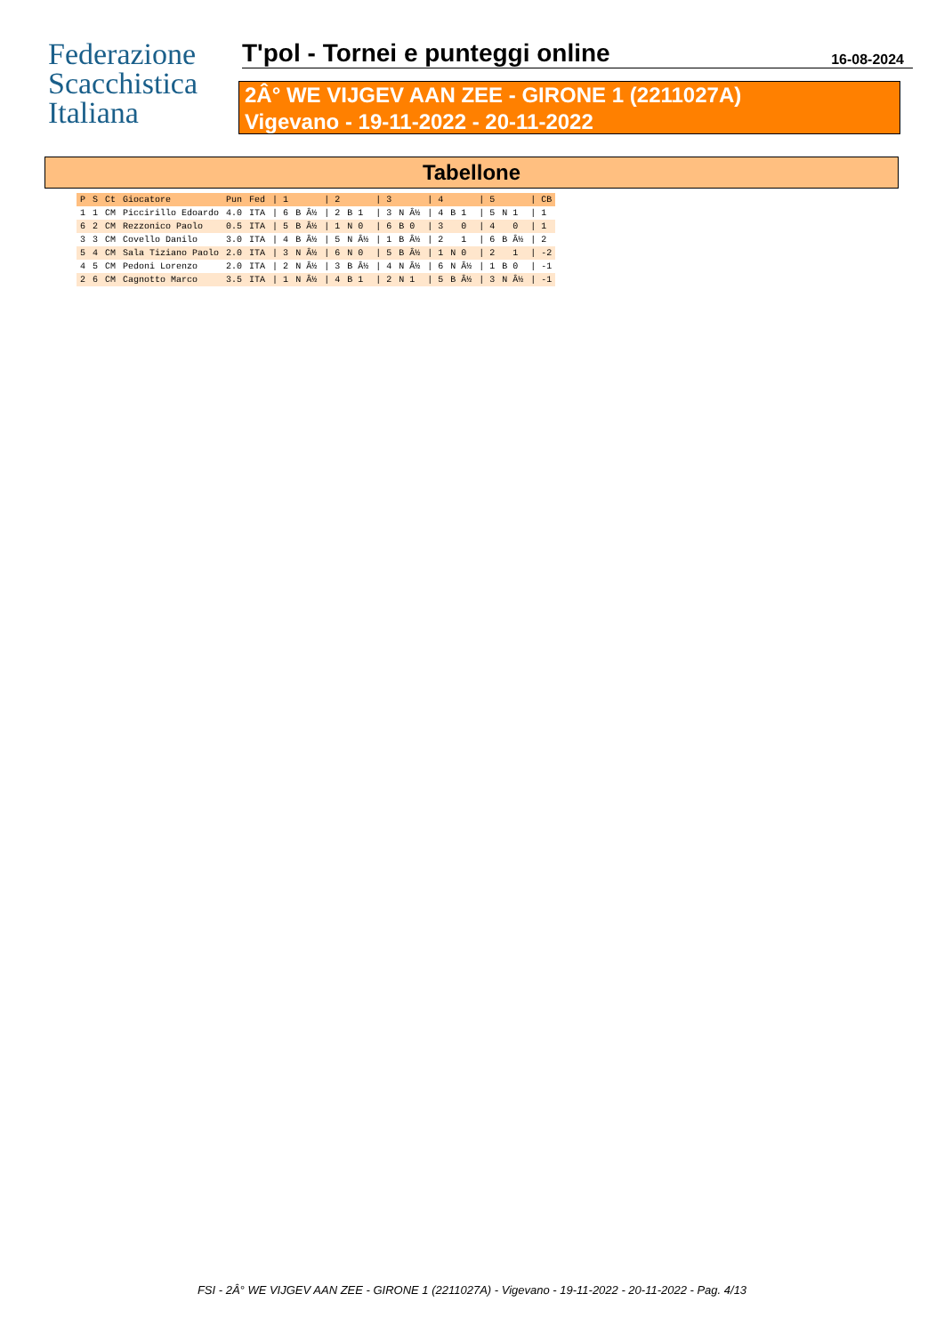Federazione
Scacchistica
Italiana
T'pol - Tornei e punteggi online
16-08-2024
2Â° WE VIJGEV AAN ZEE - GIRONE 1 (2211027A)
Vigevano - 19-11-2022 - 20-11-2022
Tabellone
| P | S | Ct | Giocatore | Pun | Fed | / 1 | | / 2 | | / 3 | | / 4 | | / 5 | | / CB |
| --- | --- | --- | --- | --- | --- | --- | --- | --- | --- | --- | --- | --- | --- | --- | --- | --- |
| 1 | 1 | CM | Piccirillo Edoardo | 4.0 | ITA | / 6 | B Â½ | / 2 | B 1 | / 3 | N Â½ | / 4 | B 1 | / 5 | N 1 | / 1 |
| 6 | 2 | CM | Rezzonico Paolo | 0.5 | ITA | / 5 | B Â½ | / 1 | N 0 | / 6 | B 0 | / 3 | 0 | / 4 | 0 | / 1 |
| 3 | 3 | CM | Covello Danilo | 3.0 | ITA | / 4 | B Â½ | / 5 | N Â½ | / 1 | B Â½ | / 2 | 1 | / 6 | B Â½ | / 2 |
| 5 | 4 | CM | Sala Tiziano Paolo | 2.0 | ITA | / 3 | N Â½ | / 6 | N 0 | / 5 | B Â½ | / 1 | N 0 | / 2 | 1 | / -2 |
| 4 | 5 | CM | Pedoni Lorenzo | 2.0 | ITA | / 2 | N Â½ | / 3 | B Â½ | / 4 | N Â½ | / 6 | N Â½ | / 1 | B 0 | / -1 |
| 2 | 6 | CM | Cagnotto Marco | 3.5 | ITA | / 1 | N Â½ | / 4 | B 1 | / 2 | N 1 | / 5 | B Â½ | / 3 | N Â½ | / -1 |
FSI - 2Â° WE VIJGEV AAN ZEE - GIRONE 1 (2211027A) - Vigevano - 19-11-2022 - 20-11-2022 - Pag. 4/13